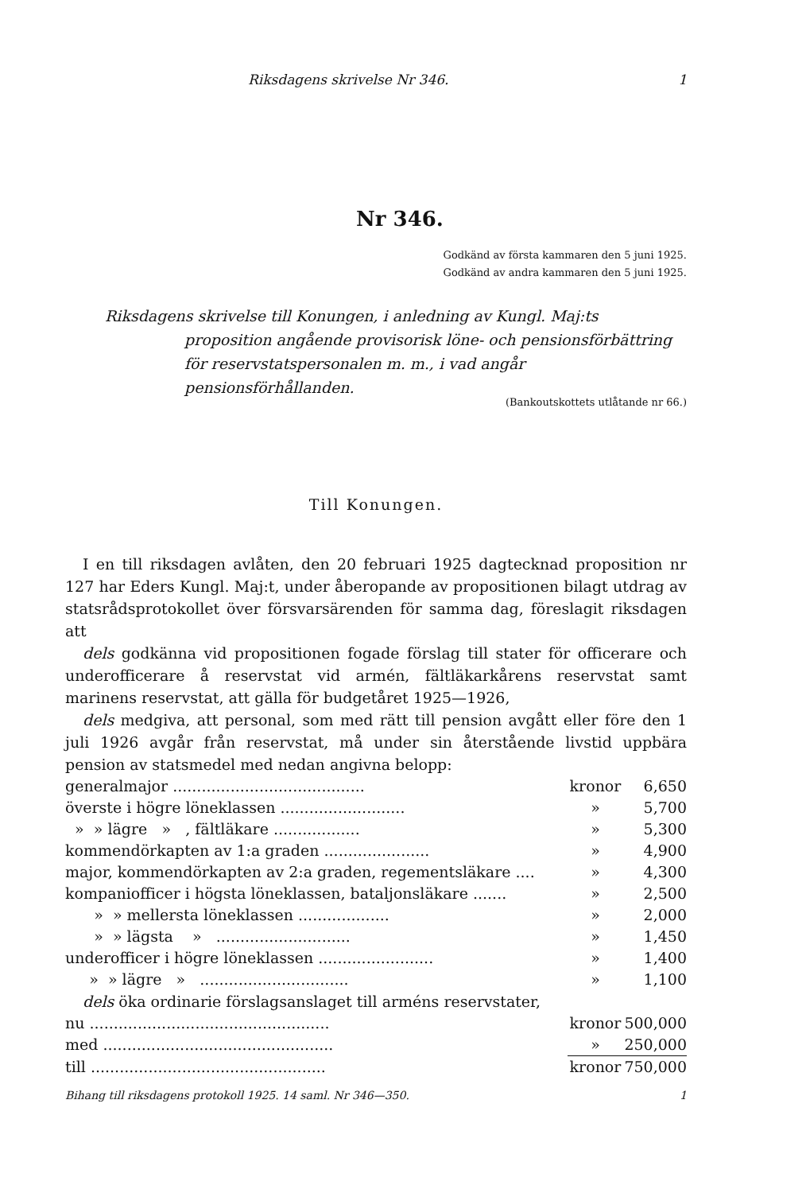Riksdagens skrivelse Nr 346. 1
Nr 346.
Godkänd av första kammaren den 5 juni 1925.
Godkänd av andra kammaren den 5 juni 1925.
Riksdagens skrivelse till Konungen, i anledning av Kungl. Maj:ts proposition angående provisorisk löne- och pensionsförbättring för reservstatspersonalen m. m., i vad angår pensionsförhållanden.
(Bankoutskottets utlåtande nr 66.)
Till Konungen.
I en till riksdagen avlåten, den 20 februari 1925 dagtecknad proposition nr 127 har Eders Kungl. Maj:t, under åberopande av propositionen bilagt utdrag av statsrådsprotokollet över försvarsärenden för samma dag, föreslagit riksdagen att
dels godkänna vid propositionen fogade förslag till stater för officerare och underofficerare å reservstat vid armén, fältläkarkårens reservstat samt marinens reservstat, att gälla för budgetåret 1925—1926,
dels medgiva, att personal, som med rätt till pension avgått eller före den 1 juli 1926 avgår från reservstat, må under sin återstående livstid uppbära pension av statsmedel med nedan angivna belopp:
| generalmajor ........................................ | kronor | 6,650 |
| överste i högre löneklassen .......................... | » | 5,700 |
| » » lägre » , fältläkare .................. | » | 5,300 |
| kommendörkapten av 1:a graden ...................... | » | 4,900 |
| major, kommendörkapten av 2:a graden, regementsläkare .... | » | 4,300 |
| kompaniofficer i högsta löneklassen, bataljonsläkare ....... | » | 2,500 |
| » » mellersta löneklassen ................... | » | 2,000 |
| » » lägsta » ............................ | » | 1,450 |
| underofficer i högre löneklassen ........................ | » | 1,400 |
| » » lägre » ............................... | » | 1,100 |
dels öka ordinarie förslagsanslaget till arméns reservstater,
| nu .................................................. | kronor | 500,000 |
| med ................................................ | » | 250,000 |
| till ................................................. | kronor | 750,000 |
Bihang till riksdagens protokoll 1925. 14 saml. Nr 346—350. 1